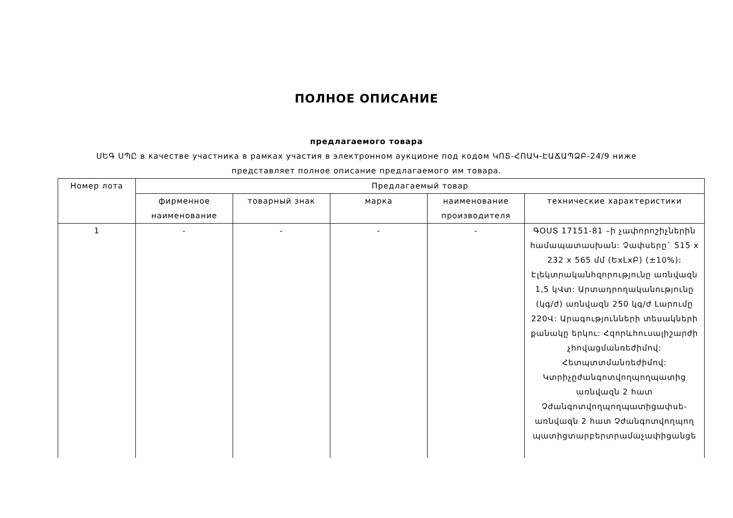ПОЛНОЕ ОПИСАНИЕ
предлагаемого товара
ՍԵԳ ՍՊԸ в качестве участника в рамках участия в электронном аукционе под кодом ԿՈՏ-ՀՈԱԿ-ԷԱՃԱՊՁԲ-24/9 ниже представляет полное описание предлагаемого им товара.
| Номер лота | Предлагаемый товар | | | | |
| --- | --- | --- | --- | --- | --- |
| | фирменное наименование | товарный знак | марка | наименование производителя | технические характеристики |
| 1 | - | - | - | - | ԳՕՍՏ 17151-81 –ի չափորոշիչներին համապատասխան: Չափսերը` 515 x 232 x 565 մմ (ԵxLxԲ) (±10%): Էլեկտրականհզորությունը առնվազն 1,5 կՎտ: Արտադրողականությունը (կգ/ժ) առնվազն 250 կգ/ժ Լարումը 220Վ: Արագությունների տեսակների քանակը երկու: Հզորևհուսալիշարժի չհովացմանռեժիմով: Հետպտտմանռեժիմով: Կտրիչըժանգոտվողպողպատից առնվազն 2 հատ Չժանգոտվողպողպատիցափսե- առնվազն 2 հատ Չժանգոտվողպող պատիցտարբերտրամաչափիցանցե |